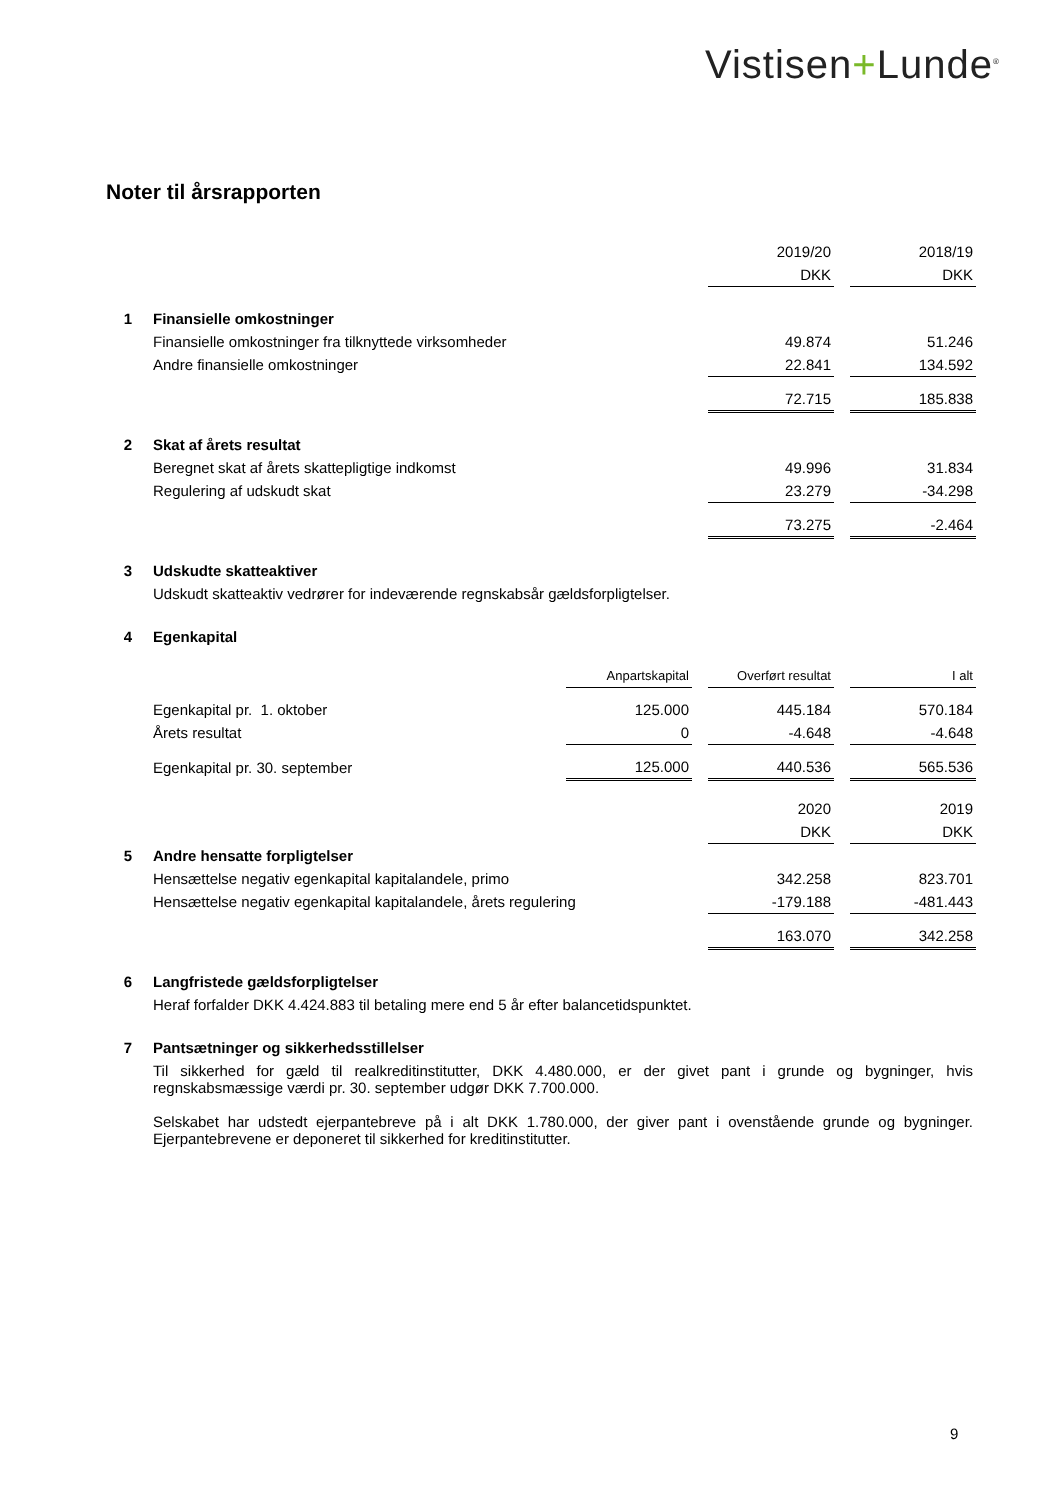Vistisen+Lunde<sup>®</sup>
Noter til årsrapporten
| | | | | 2019/20 | | 2018/19 |
| | | | | DKK | | DKK |
| 1 | Finansielle omkostninger | | | | | |
| | Finansielle omkostninger fra tilknyttede virksomheder | | | 49.874 | | 51.246 |
| | Andre finansielle omkostninger | | | 22.841 | | 134.592 |
| | | | | 72.715 | | 185.838 |
| 2 | Skat af årets resultat | | | | | |
| | Beregnet skat af årets skattepligtige indkomst | | | 49.996 | | 31.834 |
| | Regulering af udskudt skat | | | 23.279 | | -34.298 |
| | | | | 73.275 | | -2.464 |
| 3 | Udskudte skatteaktiver | | | | | |
| | Udskudt skatteaktiv vedrører for indeværende regnskabsår gældsforpligtelser. | | | | | |
| 4 | Egenkapital | | | | | |
| | | Anpartskapital | | Overført resultat | | I alt |
| | Egenkapital pr. 1. oktober | 125.000 | | 445.184 | | 570.184 |
| | Årets resultat | 0 | | -4.648 | | -4.648 |
| | Egenkapital pr. 30. september | 125.000 | | 440.536 | | 565.536 |
| | | | | 2020 | | 2019 |
| | | | | DKK | | DKK |
| 5 | Andre hensatte forpligtelser | | | | | |
| | Hensættelse negativ egenkapital kapitalandele, primo | | | 342.258 | | 823.701 |
| | Hensættelse negativ egenkapital kapitalandele, årets regulering | | | -179.188 | | -481.443 |
| | | | | 163.070 | | 342.258 |
| 6 | Langfristede gældsforpligtelser | | | | | |
| | Heraf forfalder DKK 4.424.883 til betaling mere end 5 år efter balancetidspunktet. | | | | | |
| 7 | Pantsætninger og sikkerhedsstillelser | | | | | |
| | Til sikkerhed for gæld til realkreditinstitutter, DKK 4.480.000, er der givet pant i grunde og bygninger, hvis regnskabsmæssige værdi pr. 30. september udgør DKK 7.700.000. Selskabet har udstedt ejerpantebreve på i alt DKK 1.780.000, der giver pant i ovenstående grunde og bygninger. Ejerpantebrevene er deponeret til sikkerhed for kreditinstitutter. | | | | | |
9